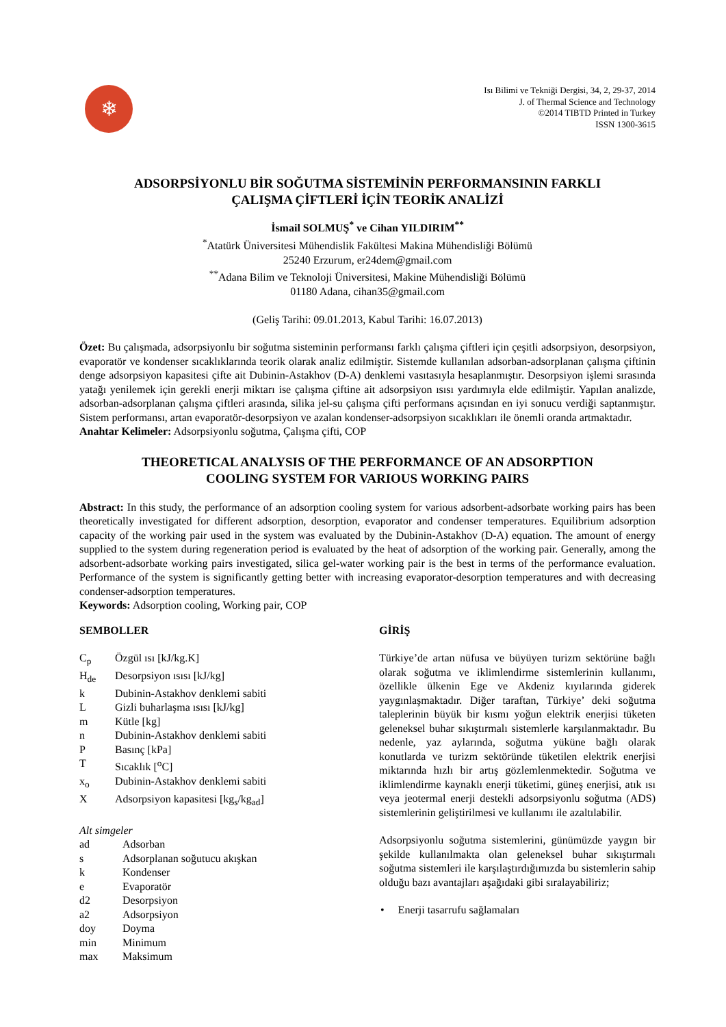❄
Isı Bilimi ve Tekniği Dergisi, 34, 2, 29-37, 2014
J. of Thermal Science and Technology
©2014 TIBTD Printed in Turkey
ISSN 1300-3615
ADSORPSİYONLU BİR SOĞUTMA SİSTEMİNİN PERFORMANSININ FARKLI
ÇALIŞMA ÇİFTLERİ İÇİN TEORİK ANALİZİ
İsmail SOLMUŞ<sup>*</sup> ve Cihan YILDIRIM<sup>**</sup>
<sup>*</sup> Atatürk Üniversitesi Mühendislik Fakültesi Makina Mühendisliği Bölümü
25240 Erzurum, er24dem@gmail.com
<sup>**</sup> Adana Bilim ve Teknoloji Üniversitesi, Makine Mühendisliği Bölümü
01180 Adana, cihan35@gmail.com
(Geliş Tarihi: 09.01.2013, Kabul Tarihi: 16.07.2013)
Özet: Bu çalışmada, adsorpsiyonlu bir soğutma sisteminin performansı farklı çalışma çiftleri için çeşitli adsorpsiyon, desorpsiyon, evaporatör ve kondenser sıcaklıklarında teorik olarak analiz edilmiştir. Sistemde kullanılan adsorban-adsorplanan çalışma çiftinin denge adsorpsiyon kapasitesi çifte ait Dubinin-Astakhov (D-A) denklemi vasıtasıyla hesaplanmıştır. Desorpsiyon işlemi sırasında yatağı yenilemek için gerekli enerji miktarı ise çalışma çiftine ait adsorpsiyon ısısı yardımıyla elde edilmiştir. Yapılan analizde, adsorban-adsorplanan çalışma çiftleri arasında, silika jel-su çalışma çifti performans açısından en iyi sonucu verdiği saptanmıştır. Sistem performansı, artan evaporatör-desorpsiyon ve azalan kondenser-adsorpsiyon sıcaklıkları ile önemli oranda artmaktadır.
Anahtar Kelimeler: Adsorpsiyonlu soğutma, Çalışma çifti, COP
THEORETICAL ANALYSIS OF THE PERFORMANCE OF AN ADSORPTION
COOLING SYSTEM FOR VARIOUS WORKING PAIRS
Abstract: In this study, the performance of an adsorption cooling system for various adsorbent-adsorbate working pairs has been theoretically investigated for different adsorption, desorption, evaporator and condenser temperatures. Equilibrium adsorption capacity of the working pair used in the system was evaluated by the Dubinin-Astakhov (D-A) equation. The amount of energy supplied to the system during regeneration period is evaluated by the heat of adsorption of the working pair. Generally, among the adsorbent-adsorbate working pairs investigated, silica gel-water working pair is the best in terms of the performance evaluation. Performance of the system is significantly getting better with increasing evaporator-desorption temperatures and with decreasing condenser-adsorption temperatures.
Keywords: Adsorption cooling, Working pair, COP
SEMBOLLER
| C<sub>p</sub> | Özgül ısı [kJ/kg.K] |
| H<sub>de</sub> | Desorpsiyon ısısı [kJ/kg] |
| k | Dubinin-Astakhov denklemi sabiti |
| L | Gizli buharlaşma ısısı [kJ/kg] |
| m | Kütle [kg] |
| n | Dubinin-Astakhov denklemi sabiti |
| P | Basınç [kPa] |
| T | Sıcaklık [<sup>o</sup>C] |
| x<sub>o</sub> | Dubinin-Astakhov denklemi sabiti |
| X | Adsorpsiyon kapasitesi [kg<sub>s</sub>/kg<sub>ad</sub>] |
Alt simgeler
| ad | Adsorban |
| s | Adsorplanan soğutucu akışkan |
| k | Kondenser |
| e | Evaporatör |
| d2 | Desorpsiyon |
| a2 | Adsorpsiyon |
| doy | Doyma |
| min | Minimum |
| max | Maksimum |
GİRİŞ
Türkiye’de artan nüfusa ve büyüyen turizm sektörüne bağlı olarak soğutma ve iklimlendirme sistemlerinin kullanımı, özellikle ülkenin Ege ve Akdeniz kıyılarında giderek yaygınlaşmaktadır. Diğer taraftan, Türkiye’ deki soğutma taleplerinin büyük bir kısmı yoğun elektrik enerjisi tüketen geleneksel buhar sıkıştırmalı sistemlerle karşılanmaktadır. Bu nedenle, yaz aylarında, soğutma yüküne bağlı olarak konutlarda ve turizm sektöründe tüketilen elektrik enerjisi miktarında hızlı bir artış gözlemlenmektedir. Soğutma ve iklimlendirme kaynaklı enerji tüketimi, güneş enerjisi, atık ısı veya jeotermal enerji destekli adsorpsiyonlu soğutma (ADS) sistemlerinin geliştirilmesi ve kullanımı ile azaltılabilir.
Adsorpsiyonlu soğutma sistemlerini, günümüzde yaygın bir şekilde kullanılmakta olan geleneksel buhar sıkıştırmalı soğutma sistemleri ile karşılaştırdığımızda bu sistemlerin sahip olduğu bazı avantajları aşağıdaki gibi sıralayabiliriz;
• Enerji tasarrufu sağlamaları